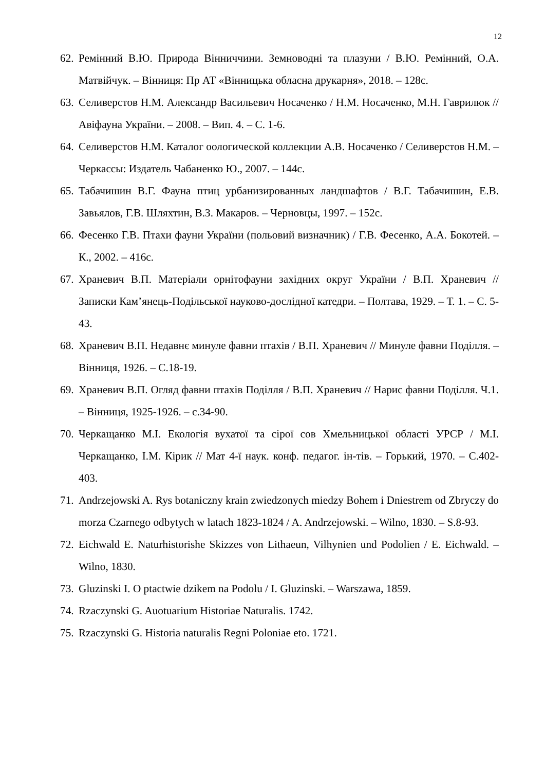12
62. Ремінний В.Ю. Природа Вінниччини. Земноводні та плазуни / В.Ю. Ремінний, О.А. Матвійчук. – Вінниця: Пр АТ «Вінницька обласна друкарня», 2018. – 128с.
63. Селиверстов Н.М. Александр Васильевич Носаченко / Н.М. Носаченко, М.Н. Гаврилюк // Авіфауна України. – 2008. – Вип. 4. – С. 1-6.
64. Селиверстов Н.М. Каталог оологической коллекции А.В. Носаченко / Селиверстов Н.М. – Черкассы: Издатель Чабаненко Ю., 2007. – 144с.
65. Табачишин В.Г. Фауна птиц урбанизированных ландшафтов / В.Г. Табачишин, Е.В. Завьялов, Г.В. Шляхтин, В.З. Макаров. – Черновцы, 1997. – 152с.
66. Фесенко Г.В. Птахи фауни України (польовий визначник) / Г.В. Фесенко, А.А. Бокотей. – К., 2002. – 416с.
67. Храневич В.П. Матеріали орнітофауни західних округ України / В.П. Храневич // Записки Кам’янець-Подільської науково-дослідної катедри. – Полтава, 1929. – Т. 1. – С. 5-43.
68. Храневич В.П. Недавнє минуле фавни птахів / В.П. Храневич // Минуле фавни Поділля. – Вінниця, 1926. – С.18-19.
69. Храневич В.П. Огляд фавни птахів Поділля / В.П. Храневич // Нарис фавни Поділля. Ч.1. – Вінниця, 1925-1926. – с.34-90.
70. Черкащанко М.І. Екологія вухатої та сірої сов Хмельницької області УРСР / М.І. Черкащанко, І.М. Кірик // Мат 4-ї наук. конф. педагог. ін-тів. – Горький, 1970. – С.402-403.
71. Andrzejowski A. Rys botaniczny krain zwiedzonych miedzy Bohem i Dniestrem od Zbryczy do morza Czarnego odbytych w latach 1823-1824 / A. Andrzejowski. – Wilno, 1830. – S.8-93.
72. Eichwald E. Naturhistorishe Skizzes von Lithaeun, Vilhynien und Podolien / E. Eichwald. – Wilno, 1830.
73. Gluzinski I. O ptactwie dzikem na Podolu / I. Gluzinski. – Warszawa, 1859.
74. Rzaczynski G. Auotuarium Historiae Naturalis. 1742.
75. Rzaczynski G. Historia naturalis Regni Poloniae eto. 1721.